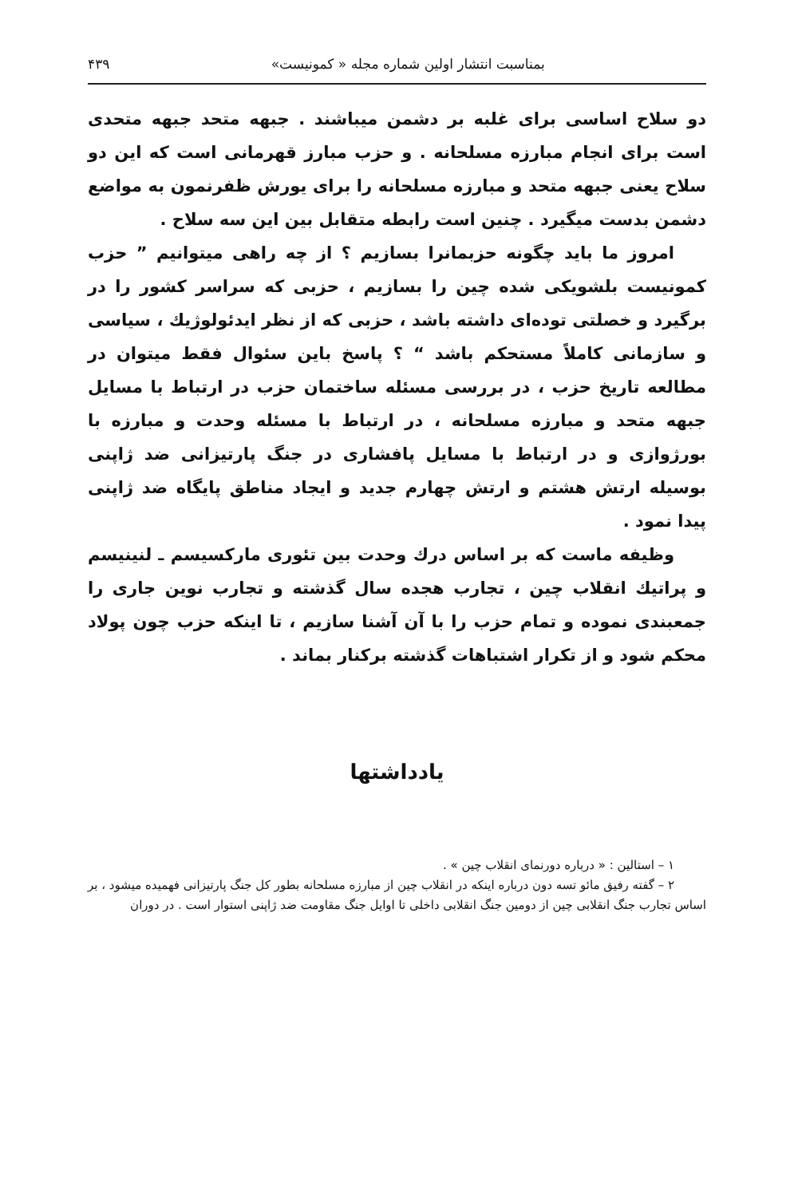بمناسبت انتشار اولین شماره مجله « کمونیست» ۴۳۹
دو سلاح اساسی برای غلبه بر دشمن میباشند . جبهه متحد جبهه متحدی است برای انجام مبارزه مسلحانه . و حزب مبارز قهرمانی است که این دو سلاح یعنی جبهه متحد و مبارزه مسلحانه را برای یورش ظفرنمون به مواضع دشمن بدست میگیرد . چنین است رابطه متقابل بین این سه سلاح .
امروز ما باید چگونه حزبمانرا بسازیم ؟ از چه راهی میتوانیم ” حزب کمونیست بلشویکی شده چین را بسازیم ، حزبی که سراسر کشور را در برگیرد و خصلتی توده‌ای داشته باشد ، حزبی که از نظر ایدئولوژیك ، سیاسی و سازمانی کاملاً مستحکم باشد “ ؟ پاسخ باین سئوال فقط میتوان در مطالعه تاریخ حزب ، در بررسی مسئله ساختمان حزب در ارتباط با مسایل جبهه متحد و مبارزه مسلحانه ، در ارتباط با مسئله وحدت و مبارزه با بورژوازی و در ارتباط با مسایل پافشاری در جنگ پارتیزانی ضد ژاپنی بوسیله ارتش هشتم و ارتش چهارم جدید و ایجاد مناطق پایگاه ضد ژاپنی پیدا نمود .
وظیفه ماست که بر اساس درك وحدت بین تئوری مارکسیسم ـ لنینیسم و پراتیك انقلاب چین ، تجارب هجده سال گذشته و تجارب نوین جاری را جمعبندی نموده و تمام حزب را با آن آشنا سازیم ، تا اینکه حزب چون پولاد محکم شود و از تکرار اشتباهات گذشته برکنار بماند .
یادداشتها
۱ – استالین : « درباره دورنمای انقلاب چین » .
۲ – گفته رفیق مائو تسه دون درباره اینکه در انقلاب چین از مبارزه مسلحانه بطور کل جنگ پارتیزانی فهمیده میشود ، بر اساس تجارب جنگ انقلابی چین از دومین جنگ انقلابی داخلی تا اوایل جنگ مقاومت ضد ژاپنی استوار است . در دوران